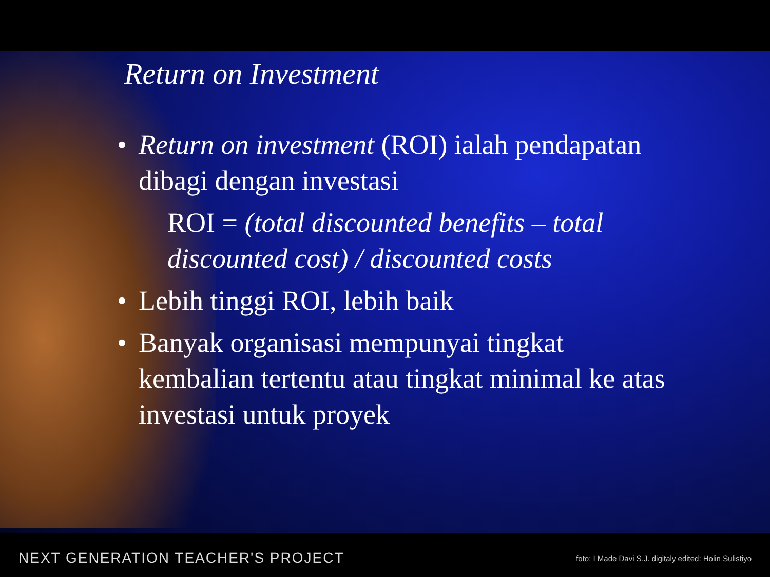Return on Investment
• Return on investment (ROI) ialah pendapatan dibagi dengan investasi
ROI = (total discounted benefits – total discounted cost) / discounted costs
• Lebih tinggi ROI, lebih baik
• Banyak organisasi mempunyai tingkat kembalian tertentu atau tingkat minimal ke atas investasi untuk proyek
NEXT GENERATION TEACHER'S PROJECT foto: I Made Davi S.J. digitaly edited: Holin Sulistiyo